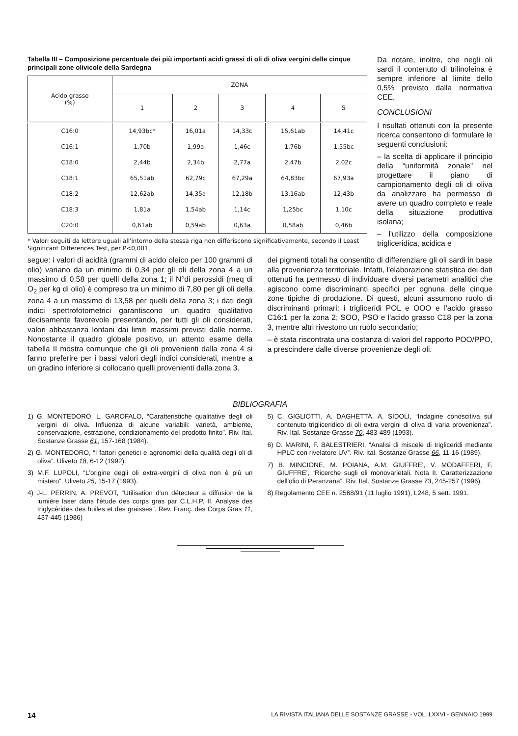Tabella III – Composizione percentuale dei più importanti acidi grassi di oli di oliva vergini delle cinque principali zone olivicole della Sardegna
| Acido grasso (%) | ZONA | | | | |
| --- | --- | --- | --- | --- | --- |
| | 1 | 2 | 3 | 4 | 5 |
| C16:0 | 14,93bc* | 16,01a | 14,33c | 15,61ab | 14,41c |
| C16:1 | 1,70b | 1,99a | 1,46c | 1,76b | 1,55bc |
| C18:0 | 2,44b | 2,34b | 2,77a | 2,47b | 2,02c |
| C18:1 | 65,51ab | 62,79c | 67,29a | 64,83bc | 67,93a |
| C18:2 | 12,62ab | 14,35a | 12,18b | 13,16ab | 12,43b |
| C18:3 | 1,81a | 1,54ab | 1,14c | 1,25bc | 1,10c |
| C20:0 | 0,61ab | 0,59ab | 0,63a | 0,58ab | 0,46b |
* Valori seguiti da lettere uguali all'interno della stessa riga non differiscono significativamente, secondo il Least Significant Differences Test, per P<0,001.
Da notare, inoltre, che negli oli sardi il contenuto di trilinoleina è sempre inferiore al limite dello 0,5% previsto dalla normativa CEE.
CONCLUSIONI
I risultati ottenuti con la presente ricerca consentono di formulare le seguenti conclusioni:
– la scelta di applicare il principio della “uniformità zonale” nel progettare il piano di campionamento degli oli di oliva da analizzare ha permesso di avere un quadro completo e reale della situazione produttiva isolana;
– l'utilizzo della composizione trigliceridica, acidica e
segue: i valori di acidità (grammi di acido oleico per 100 grammi di olio) variano da un minimo di 0,34 per gli oli della zona 4 a un massimo di 0,58 per quelli della zona 1; il N°di perossidi (meq di O<sub>2</sub> per kg di olio) è compreso tra un minimo di 7,80 per gli oli della zona 4 a un massimo di 13,58 per quelli della zona 3; i dati degli indici spettrofotometrici garantiscono un quadro qualitativo decisamente favorevole presentando, per tutti gli oli considerati, valori abbastanza lontani dai limiti massimi previsti dalle norme. Nonostante il quadro globale positivo, un attento esame della tabella II mostra comunque che gli oli provenienti dalla zona 4 si fanno preferire per i bassi valori degli indici considerati, mentre a un gradino inferiore si collocano quelli provenienti dalla zona 3.
dei pigmenti totali ha consentito di differenziare gli oli sardi in base alla provenienza territoriale. Infatti, l'elaborazione statistica dei dati ottenuti ha permesso di individuare diversi parametri analitici che agiscono come discriminanti specifici per ognuna delle cinque zone tipiche di produzione. Di questi, alcuni assumono ruolo di discriminanti primari: i trigliceridi POL e OOO e l'acido grasso C16:1 per la zona 2; SOO, PSO e l'acido grasso C18 per la zona 3, mentre altri rivestono un ruolo secondario;
– è stata riscontrata una costanza di valori del rapporto POO/PPO, a prescindere dalle diverse provenienze degli oli.
BIBLIOGRAFIA
1) G. MONTEDORO, L. GAROFALO, “Caratteristiche qualitative degli oli vergini di oliva. Influenza di alcune variabili: varietà, ambiente, conservazione, estrazione, condizionamento del prodotto finito”. Riv. Ital. Sostanze Grasse 61, 157-168 (1984).
2) G. MONTEDORO, “I fattori genetici e agronomici della qualità degli oli di oliva”. Uliveto 18, 6-12 (1992).
3) M.F. LUPOLI, “L'origine degli oli extra-vergini di oliva non è più un mistero”. Uliveto 25, 15-17 (1993).
4) J-L. PERRIN, A. PREVOT, “Utilisation d'un détecteur a diffusion de la lumière laser dans l'étude des corps gras par C.L.H.P. II. Analyse des triglycérides des huiles et des graisses”. Rev. Franç. des Corps Gras 11, 437-445 (1986)
5) C. GIGLIOTTI, A. DAGHETTA, A. SIDOLI, “Indagine conoscitiva sul contenuto trigliceridico di oli extra vergini di oliva di varia provenienza”. Riv. Ital. Sostanze Grasse 70, 483-489 (1993).
6) D. MARINI, F. BALESTRIERI, “Analisi di miscele di trigliceridi mediante HPLC con rivelatore UV”. Riv. Ital. Sostanze Grasse 66, 11-16 (1989).
7) B. MINCIONE, M. POIANA, A.M. GIUFFRE', V. MODAFFERI, F. GIUFFRE', “Ricerche sugli oli monovarietali. Nota II. Caratterizzazione dell'olio di Peranzana”. Riv. Ital. Sostanze Grasse 73, 245-257 (1996).
8) Regolamento CEE n. 2568/91 (11 luglio 1991), L248, 5 sett. 1991.
14 LA RIVISTA ITALIANA DELLE SOSTANZE GRASSE - VOL. LXXVI - GENNAIO 1999